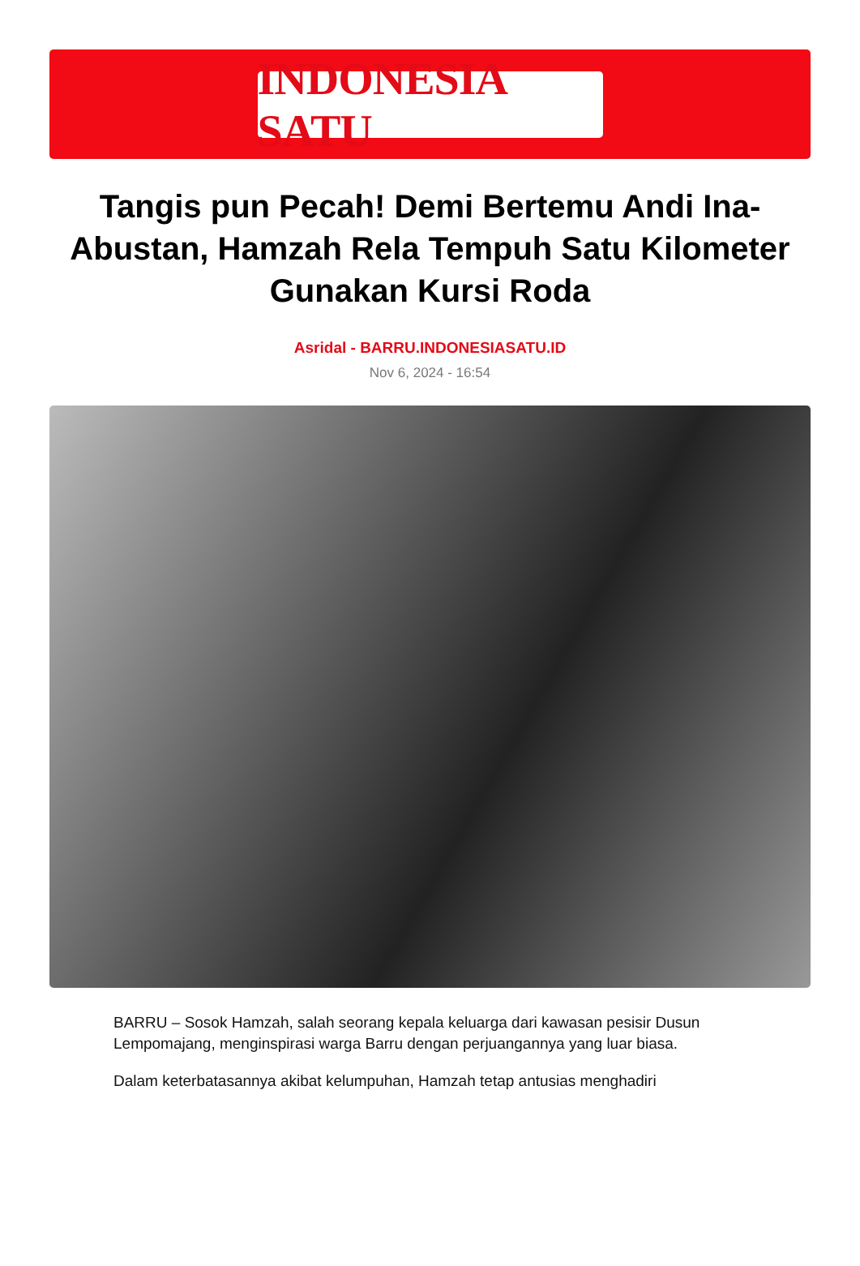INDONESIA SATU
Tangis pun Pecah! Demi Bertemu Andi Ina-Abustan, Hamzah Rela Tempuh Satu Kilometer Gunakan Kursi Roda
Asridal - BARRU.INDONESIASATU.ID
Nov 6, 2024 - 16:54
BARRU – Sosok Hamzah, salah seorang kepala keluarga dari kawasan pesisir Dusun Lempomajang, menginspirasi warga Barru dengan perjuangannya yang luar biasa.
Dalam keterbatasannya akibat kelumpuhan, Hamzah tetap antusias menghadiri